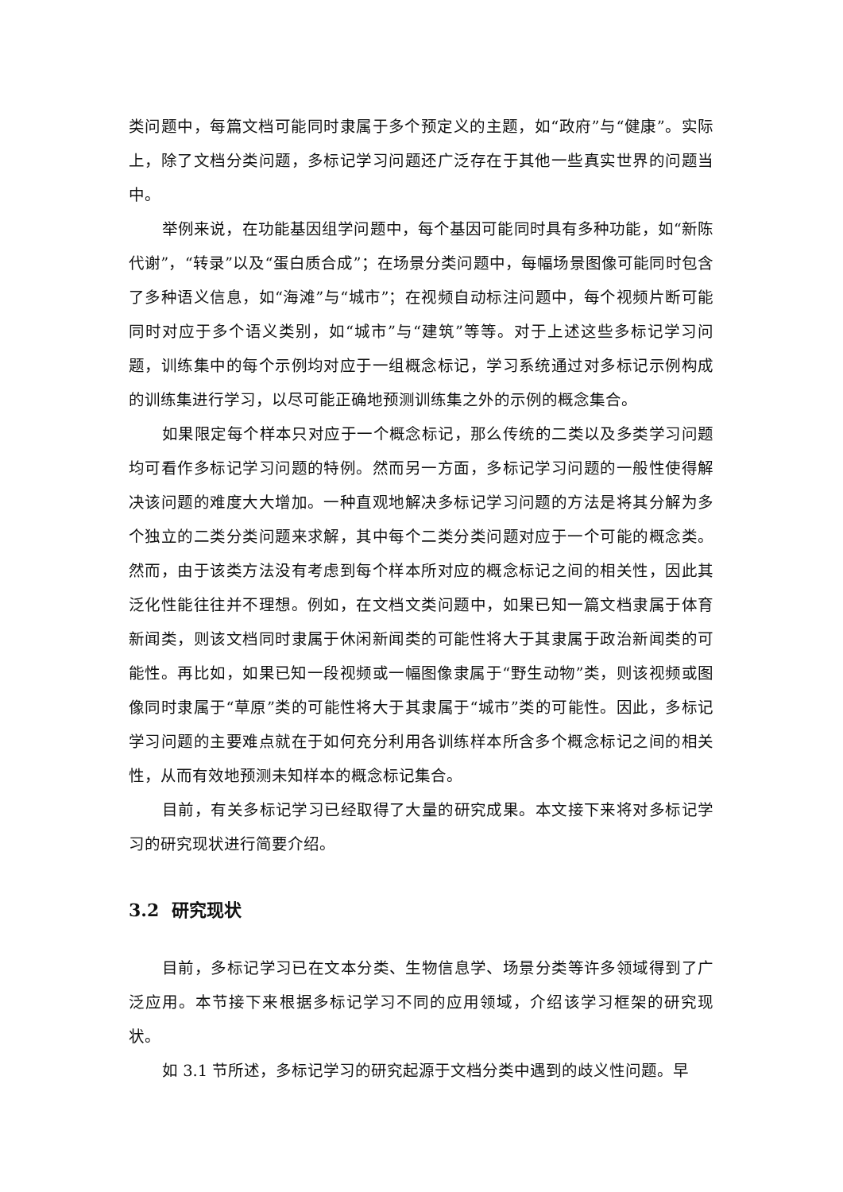类问题中，每篇文档可能同时隶属于多个预定义的主题，如“政府”与“健康”。实际上，除了文档分类问题，多标记学习问题还广泛存在于其他一些真实世界的问题当中。
举例来说，在功能基因组学问题中，每个基因可能同时具有多种功能，如“新陈代谢”，“转录”以及“蛋白质合成”；在场景分类问题中，每幅场景图像可能同时包含了多种语义信息，如“海滩”与“城市”；在视频自动标注问题中，每个视频片断可能同时对应于多个语义类别，如“城市”与“建筑”等等。对于上述这些多标记学习问题，训练集中的每个示例均对应于一组概念标记，学习系统通过对多标记示例构成的训练集进行学习，以尽可能正确地预测训练集之外的示例的概念集合。
如果限定每个样本只对应于一个概念标记，那么传统的二类以及多类学习问题均可看作多标记学习问题的特例。然而另一方面，多标记学习问题的一般性使得解决该问题的难度大大增加。一种直观地解决多标记学习问题的方法是将其分解为多个独立的二类分类问题来求解，其中每个二类分类问题对应于一个可能的概念类。然而，由于该类方法没有考虑到每个样本所对应的概念标记之间的相关性，因此其泛化性能往往并不理想。例如，在文档文类问题中，如果已知一篇文档隶属于体育新闻类，则该文档同时隶属于休闲新闻类的可能性将大于其隶属于政治新闻类的可能性。再比如，如果已知一段视频或一幅图像隶属于“野生动物”类，则该视频或图像同时隶属于“草原”类的可能性将大于其隶属于“城市”类的可能性。因此，多标记学习问题的主要难点就在于如何充分利用各训练样本所含多个概念标记之间的相关性，从而有效地预测未知样本的概念标记集合。
目前，有关多标记学习已经取得了大量的研究成果。本文接下来将对多标记学习的研究现状进行简要介绍。
3.2 研究现状
目前，多标记学习已在文本分类、生物信息学、场景分类等许多领域得到了广泛应用。本节接下来根据多标记学习不同的应用领域，介绍该学习框架的研究现状。
如 3.1 节所述，多标记学习的研究起源于文档分类中遇到的歧义性问题。早